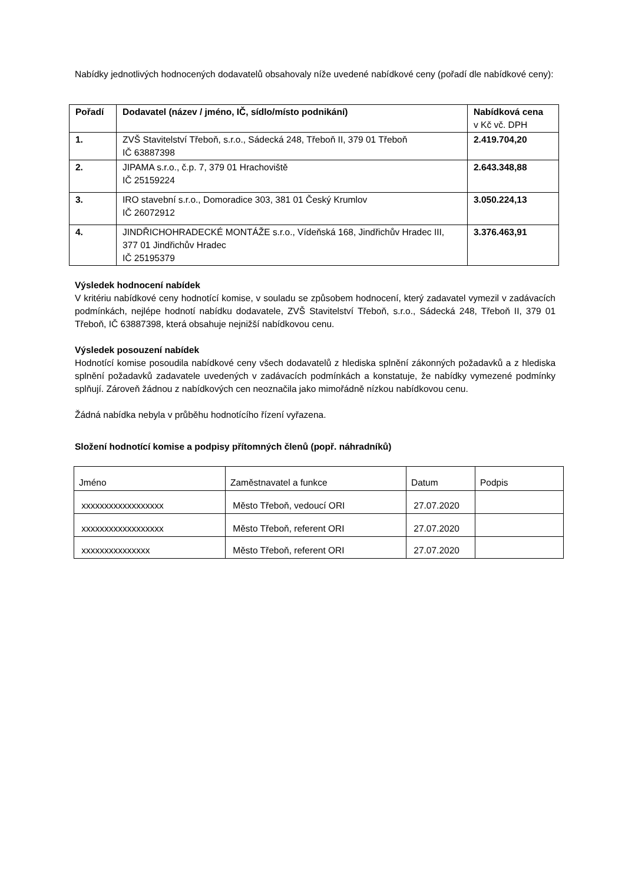Nabídky jednotlivých hodnocených dodavatelů obsahovaly níže uvedené nabídkové ceny (pořadí dle nabídkové ceny):
| Pořadí | Dodavatel (název / jméno, IČ, sídlo/místo podnikání) | Nabídková cena v Kč vč. DPH |
| --- | --- | --- |
| 1. | ZVŠ Stavitelství Třeboň, s.r.o., Sádecká 248, Třeboň II, 379 01 Třeboň IČ 63887398 | 2.419.704,20 |
| 2. | JIPAMA s.r.o., č.p. 7, 379 01 Hrachoviště IČ 25159224 | 2.643.348,88 |
| 3. | IRO stavební s.r.o., Domoradice 303, 381 01 Český Krumlov IČ 26072912 | 3.050.224,13 |
| 4. | JINDŘICHOHRADECKÉ MONTÁŽE s.r.o., Vídeňská 168, Jindřichův Hradec III, 377 01 Jindřichův Hradec IČ 25195379 | 3.376.463,91 |
Výsledek hodnocení nabídek
V kritériu nabídkové ceny hodnotící komise, v souladu se způsobem hodnocení, který zadavatel vymezil v zadávacích podmínkách, nejlépe hodnotí nabídku dodavatele, ZVŠ Stavitelství Třeboň, s.r.o., Sádecká 248, Třeboň II, 379 01 Třeboň, IČ 63887398, která obsahuje nejnižší nabídkovou cenu.
Výsledek posouzení nabídek
Hodnotící komise posoudila nabídkové ceny všech dodavatelů z hlediska splnění zákonných požadavků a z hlediska splnění požadavků zadavatele uvedených v zadávacích podmínkách a konstatuje, že nabídky vymezené podmínky splňují. Zároveň žádnou z nabídkových cen neoznačila jako mimořádně nízkou nabídkovou cenu.
Žádná nabídka nebyla v průběhu hodnotícího řízení vyřazena.
Složení hodnotící komise a podpisy přítomných členů (popř. náhradníků)
| Jméno | Zaměstnavatel a funkce | Datum | Podpis |
| xxxxxxxxxxxxxxxxxx | Město Třeboň, vedoucí ORI | 27.07.2020 | |
| xxxxxxxxxxxxxxxxxx | Město Třeboň, referent ORI | 27.07.2020 | |
| xxxxxxxxxxxxxxx | Město Třeboň, referent ORI | 27.07.2020 | |